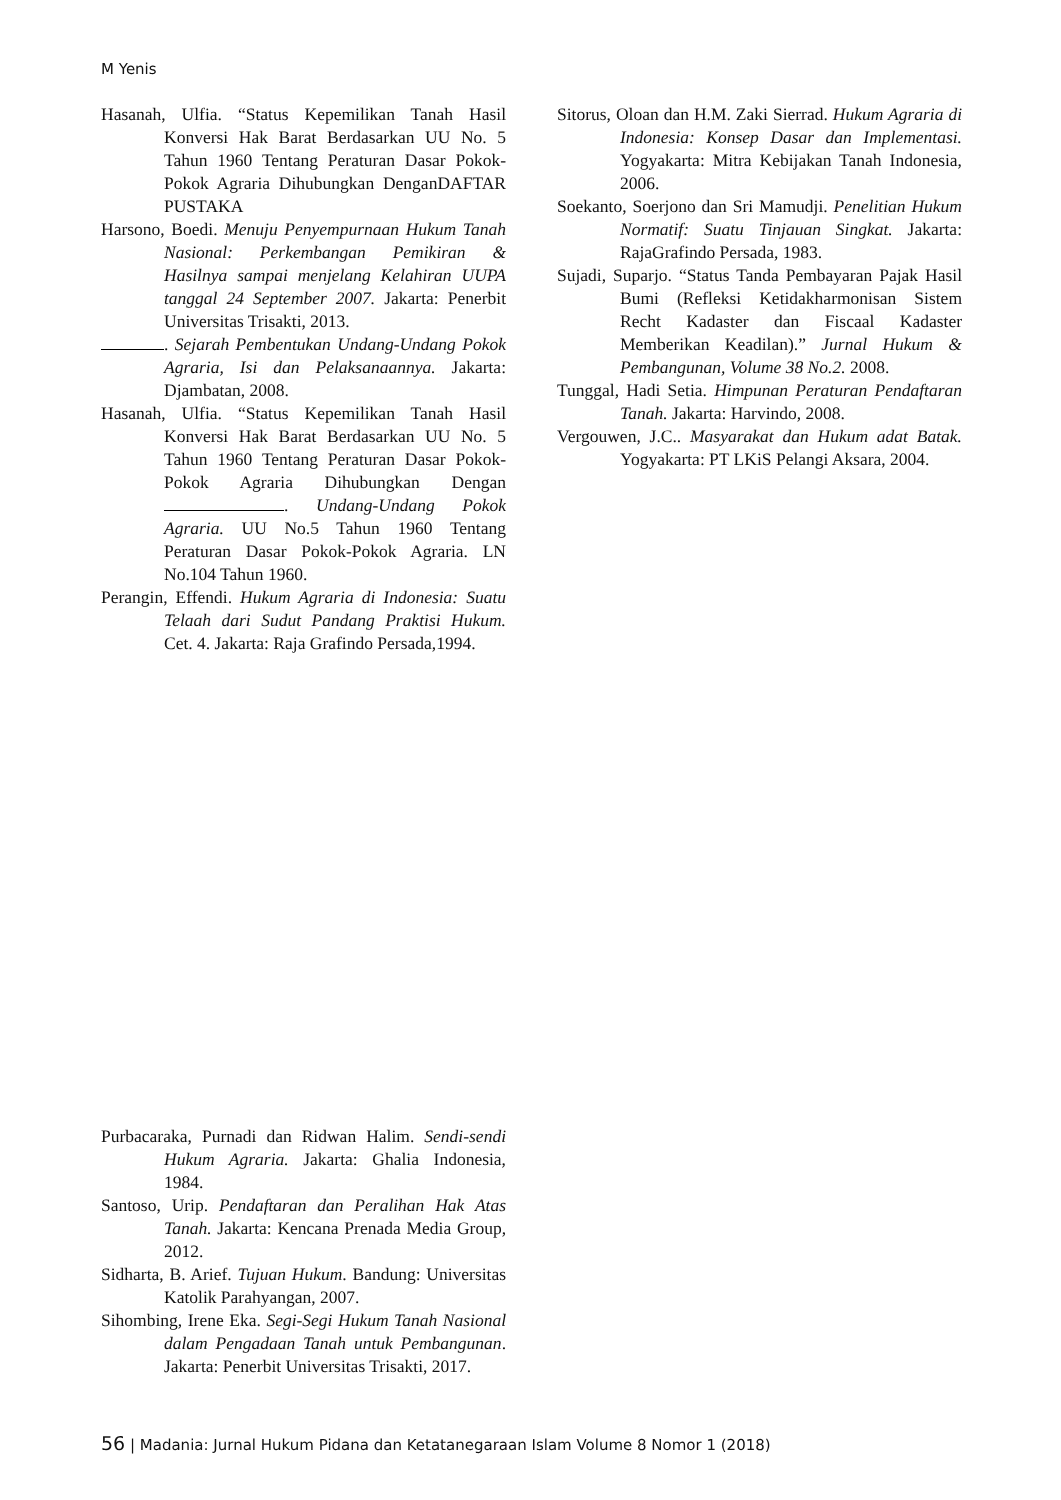M Yenis
Hasanah, Ulfia. “Status Kepemilikan Tanah Hasil Konversi Hak Barat Berdasarkan UU No. 5 Tahun 1960 Tentang Peraturan Dasar Pokok- Pokok Agraria Dihubungkan DenganDAFTAR PUSTAKA
Harsono, Boedi. Menuju Penyempurnaan Hukum Tanah Nasional: Perkembangan Pemikiran & Hasilnya sampai menjelang Kelahiran UUPA tanggal 24 September 2007. Jakarta: Penerbit Universitas Trisakti, 2013.
. Sejarah Pembentukan Undang-Undang Pokok Agraria, Isi dan Pelaksanaannya. Jakarta: Djambatan, 2008.
Hasanah, Ulfia. “Status Kepemilikan Tanah Hasil Konversi Hak Barat Berdasarkan UU No. 5 Tahun 1960 Tentang Peraturan Dasar Pokok- Pokok Agraria Dihubungkan Dengan . Undang-Undang Pokok Agraria. UU No.5 Tahun 1960 Tentang Peraturan Dasar Pokok-Pokok Agraria. LN No.104 Tahun 1960.
Perangin, Effendi. Hukum Agraria di Indonesia: Suatu Telaah dari Sudut Pandang Praktisi Hukum. Cet. 4. Jakarta: Raja Grafindo Persada,1994.
Purbacaraka, Purnadi dan Ridwan Halim. Sendi-sendi Hukum Agraria. Jakarta: Ghalia Indonesia, 1984.
Santoso, Urip. Pendaftaran dan Peralihan Hak Atas Tanah. Jakarta: Kencana Prenada Media Group, 2012.
Sidharta, B. Arief. Tujuan Hukum. Bandung: Universitas Katolik Parahyangan, 2007.
Sihombing, Irene Eka. Segi-Segi Hukum Tanah Nasional dalam Pengadaan Tanah untuk Pembangunan. Jakarta: Penerbit Universitas Trisakti, 2017.
Sitorus, Oloan dan H.M. Zaki Sierrad. Hukum Agraria di Indonesia: Konsep Dasar dan Implementasi. Yogyakarta: Mitra Kebijakan Tanah Indonesia, 2006.
Soekanto, Soerjono dan Sri Mamudji. Penelitian Hukum Normatif: Suatu Tinjauan Singkat. Jakarta: RajaGrafindo Persada, 1983.
Sujadi, Suparjo. “Status Tanda Pembayaran Pajak Hasil Bumi (Refleksi Ketidakharmonisan Sistem Recht Kadaster dan Fiscaal Kadaster Memberikan Keadilan).” Jurnal Hukum & Pembangunan, Volume 38 No.2. 2008.
Tunggal, Hadi Setia. Himpunan Peraturan Pendaftaran Tanah. Jakarta: Harvindo, 2008.
Vergouwen, J.C.. Masyarakat dan Hukum adat Batak. Yogyakarta: PT LKiS Pelangi Aksara, 2004.
56 | Madania: Jurnal Hukum Pidana dan Ketatanegaraan Islam Volume 8 Nomor 1 (2018)